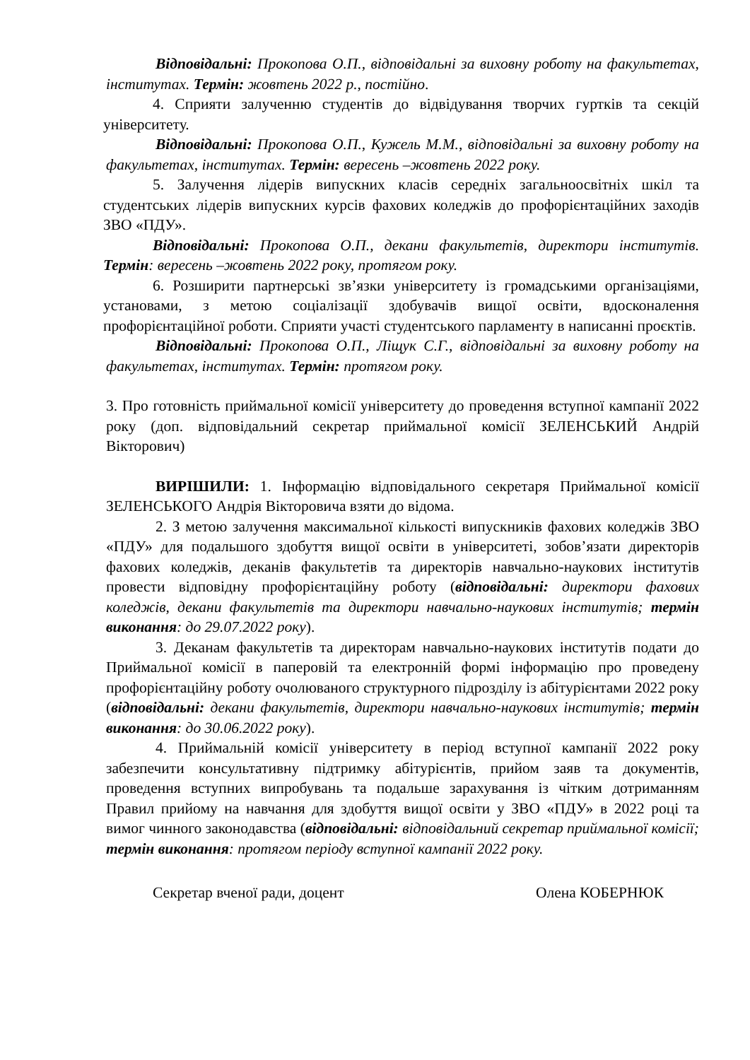Відповідальні: Прокопова О.П., відповідальні за виховну роботу на факультетах, інститутах. Термін: жовтень 2022 р., постійно.
4. Сприяти залученню студентів до відвідування творчих гуртків та секцій університету.
Відповідальні: Прокопова О.П., Кужель М.М., відповідальні за виховну роботу на факультетах, інститутах. Термін: вересень –жовтень 2022 року.
5. Залучення лідерів випускних класів середніх загальноосвітніх шкіл та студентських лідерів випускних курсів фахових коледжів до профорієнтаційних заходів ЗВО «ПДУ».
Відповідальні: Прокопова О.П., декани факультетів, директори інститутів. Термін: вересень –жовтень 2022 року, протягом року.
6. Розширити партнерські зв’язки університету із громадськими організаціями, установами, з метою соціалізації здобувачів вищої освіти, вдосконалення профорієнтаційної роботи. Сприяти участі студентського парламенту в написанні проєктів.
Відповідальні: Прокопова О.П., Ліщук С.Г., відповідальні за виховну роботу на факультетах, інститутах. Термін: протягом року.
3. Про готовність приймальної комісії університету до проведення вступної кампанії 2022 року (доп. відповідальний секретар приймальної комісії ЗЕЛЕНСЬКИЙ Андрій Вікторович)
ВИРІШИЛИ: 1. Інформацію відповідального секретаря Приймальної комісії ЗЕЛЕНСЬКОГО Андрія Вікторовича взяти до відома.
2. З метою залучення максимальної кількості випускників фахових коледжів ЗВО «ПДУ» для подальшого здобуття вищої освіти в університеті, зобов’язати директорів фахових коледжів, деканів факультетів та директорів навчально-наукових інститутів провести відповідну профорієнтаційну роботу (відповідальні: директори фахових коледжів, декани факультетів та директори навчально-наукових інститутів; термін виконання: до 29.07.2022 року).
3. Деканам факультетів та директорам навчально-наукових інститутів подати до Приймальної комісії в паперовій та електронній формі інформацію про проведену профорієнтаційну роботу очолюваного структурного підрозділу із абітурієнтами 2022 року (відповідальні: декани факультетів, директори навчально-наукових інститутів; термін виконання: до 30.06.2022 року).
4. Приймальній комісії університету в період вступної кампанії 2022 року забезпечити консультативну підтримку абітурієнтів, прийом заяв та документів, проведення вступних випробувань та подальше зарахування із чітким дотриманням Правил прийому на навчання для здобуття вищої освіти у ЗВО «ПДУ» в 2022 році та вимог чинного законодавства (відповідальні: відповідальний секретар приймальної комісії; термін виконання: протягом періоду вступної кампанії 2022 року.
Секретар вченої ради, доцент Олена КОБЕРНЮК